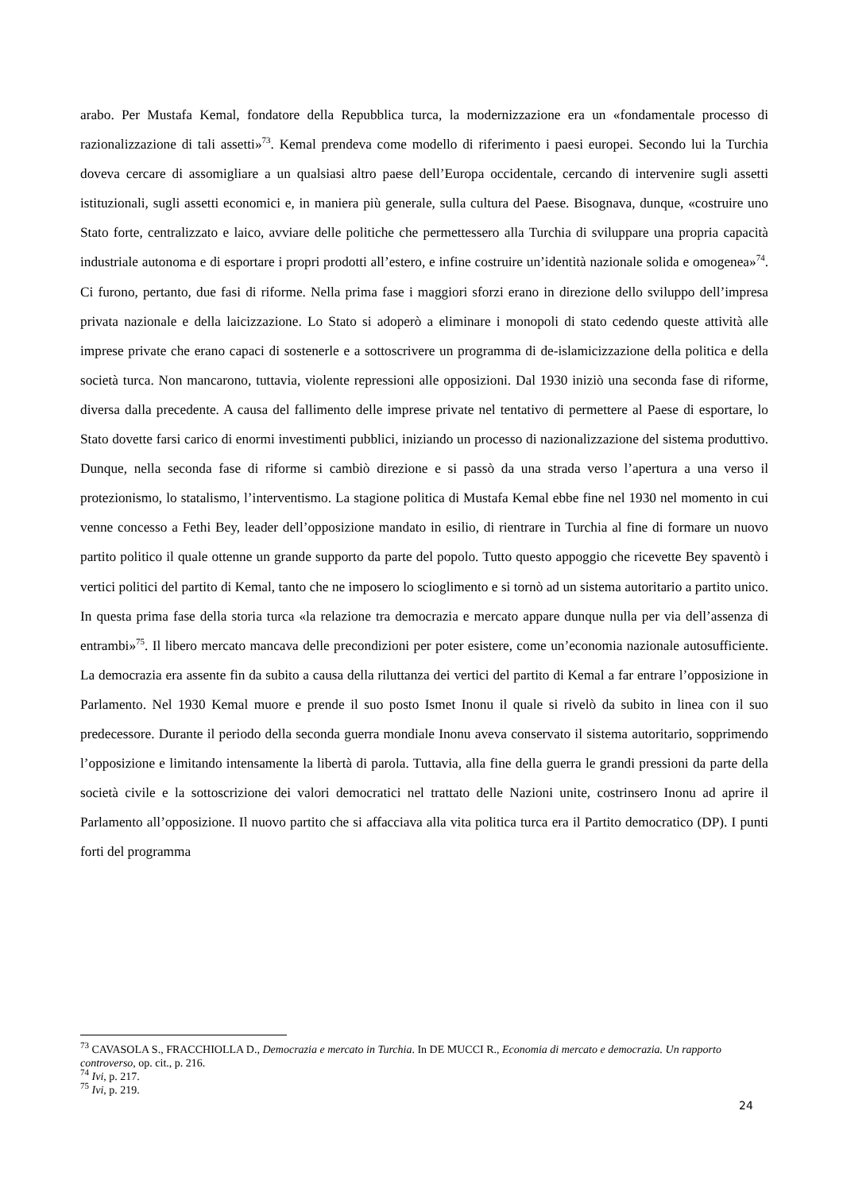arabo. Per Mustafa Kemal, fondatore della Repubblica turca, la modernizzazione era un «fondamentale processo di razionalizzazione di tali assetti»<sup>73</sup>. Kemal prendeva come modello di riferimento i paesi europei. Secondo lui la Turchia doveva cercare di assomigliare a un qualsiasi altro paese dell’Europa occidentale, cercando di intervenire sugli assetti istituzionali, sugli assetti economici e, in maniera più generale, sulla cultura del Paese. Bisognava, dunque, «costruire uno Stato forte, centralizzato e laico, avviare delle politiche che permettessero alla Turchia di sviluppare una propria capacità industriale autonoma e di esportare i propri prodotti all’estero, e infine costruire un’identità nazionale solida e omogenea»<sup>74</sup>. Ci furono, pertanto, due fasi di riforme. Nella prima fase i maggiori sforzi erano in direzione dello sviluppo dell’impresa privata nazionale e della laicizzazione. Lo Stato si adoperò a eliminare i monopoli di stato cedendo queste attività alle imprese private che erano capaci di sostenerle e a sottoscrivere un programma di de-islamicizzazione della politica e della società turca. Non mancarono, tuttavia, violente repressioni alle opposizioni. Dal 1930 iniziò una seconda fase di riforme, diversa dalla precedente. A causa del fallimento delle imprese private nel tentativo di permettere al Paese di esportare, lo Stato dovette farsi carico di enormi investimenti pubblici, iniziando un processo di nazionalizzazione del sistema produttivo. Dunque, nella seconda fase di riforme si cambiò direzione e si passò da una strada verso l’apertura a una verso il protezionismo, lo statalismo, l’interventismo. La stagione politica di Mustafa Kemal ebbe fine nel 1930 nel momento in cui venne concesso a Fethi Bey, leader dell’opposizione mandato in esilio, di rientrare in Turchia al fine di formare un nuovo partito politico il quale ottenne un grande supporto da parte del popolo. Tutto questo appoggio che ricevette Bey spaventò i vertici politici del partito di Kemal, tanto che ne imposero lo scioglimento e si tornò ad un sistema autoritario a partito unico. In questa prima fase della storia turca «la relazione tra democrazia e mercato appare dunque nulla per via dell’assenza di entrambi»<sup>75</sup>. Il libero mercato mancava delle precondizioni per poter esistere, come un’economia nazionale autosufficiente. La democrazia era assente fin da subito a causa della riluttanza dei vertici del partito di Kemal a far entrare l’opposizione in Parlamento. Nel 1930 Kemal muore e prende il suo posto Ismet Inonu il quale si rivelò da subito in linea con il suo predecessore. Durante il periodo della seconda guerra mondiale Inonu aveva conservato il sistema autoritario, sopprimendo l’opposizione e limitando intensamente la libertà di parola. Tuttavia, alla fine della guerra le grandi pressioni da parte della società civile e la sottoscrizione dei valori democratici nel trattato delle Nazioni unite, costrinsero Inonu ad aprire il Parlamento all’opposizione. Il nuovo partito che si affacciava alla vita politica turca era il Partito democratico (DP). I punti forti del programma
<sup>73</sup> CAVASOLA S., FRACCHIOLLA D., Democrazia e mercato in Turchia. In DE MUCCI R., Economia di mercato e democrazia. Un rapporto controverso, op. cit., p. 216.
<sup>74</sup> Ivi, p. 217.
<sup>75</sup> Ivi, p. 219.
24